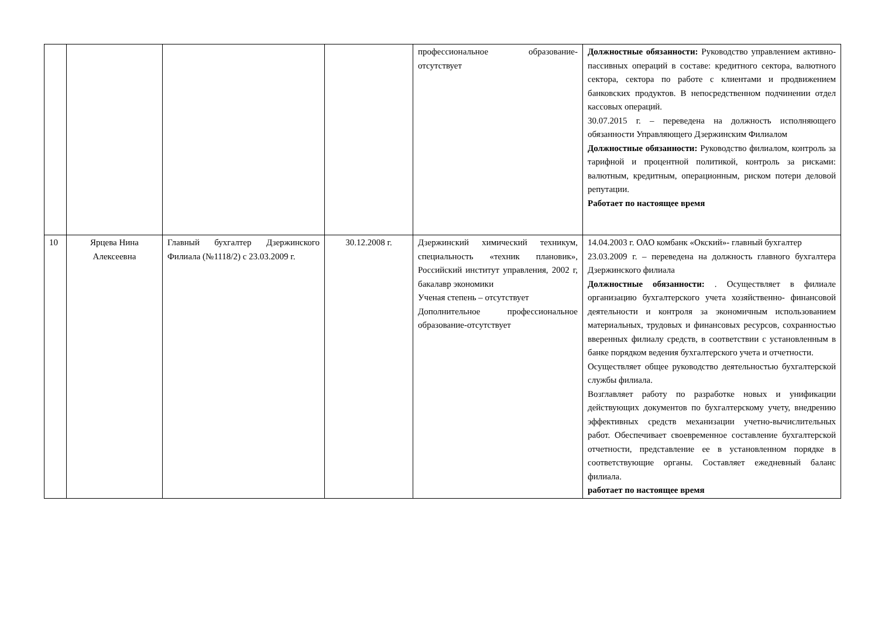| | | | | профессиональное образование-отсутствует | Должностные обязанности: Руководство управлением активно-пассивных операций в составе: кредитного сектора, валютного сектора, сектора по работе с клиентами и продвижением банковских продуктов. В непосредственном подчинении отдел кассовых операций. 30.07.2015 г. – переведена на должность исполняющего обязанности Управляющего Дзержинским Филиалом Должностные обязанности: Руководство филиалом, контроль за тарифной и процентной политикой, контроль за рисками: валютным, кредитным, операционным, риском потери деловой репутации. Работает по настоящее время |
| 10 | Ярцева Нина Алексеевна | Главный бухгалтер Дзержинского Филиала (№1118/2) с 23.03.2009 г. | 30.12.2008 г. | Дзержинский химический техникум, специальность «техник плановик», Российский институт управления, 2002 г, бакалавр экономики Ученая степень – отсутствует Дополнительное профессиональное образование-отсутствует | 14.04.2003 г. ОАО комбанк «Окский»- главный бухгалтер 23.03.2009 г. – переведена на должность главного бухгалтера Дзержинского филиала Должностные обязанности: . Осуществляет в филиале организацию бухгалтерского учета хозяйственно- финансовой деятельности и контроля за экономичным использованием материальных, трудовых и финансовых ресурсов, сохранностью вверенных филиалу средств, в соответствии с установленным в банке порядком ведения бухгалтерского учета и отчетности. Осуществляет общее руководство деятельностью бухгалтерской службы филиала. Возглавляет работу по разработке новых и унификации действующих документов по бухгалтерскому учету, внедрению эффективных средств механизации учетно-вычислительных работ. Обеспечивает своевременное составление бухгалтерской отчетности, представление ее в установленном порядке в соответствующие органы. Составляет ежедневный баланс филиала. работает по настоящее время |